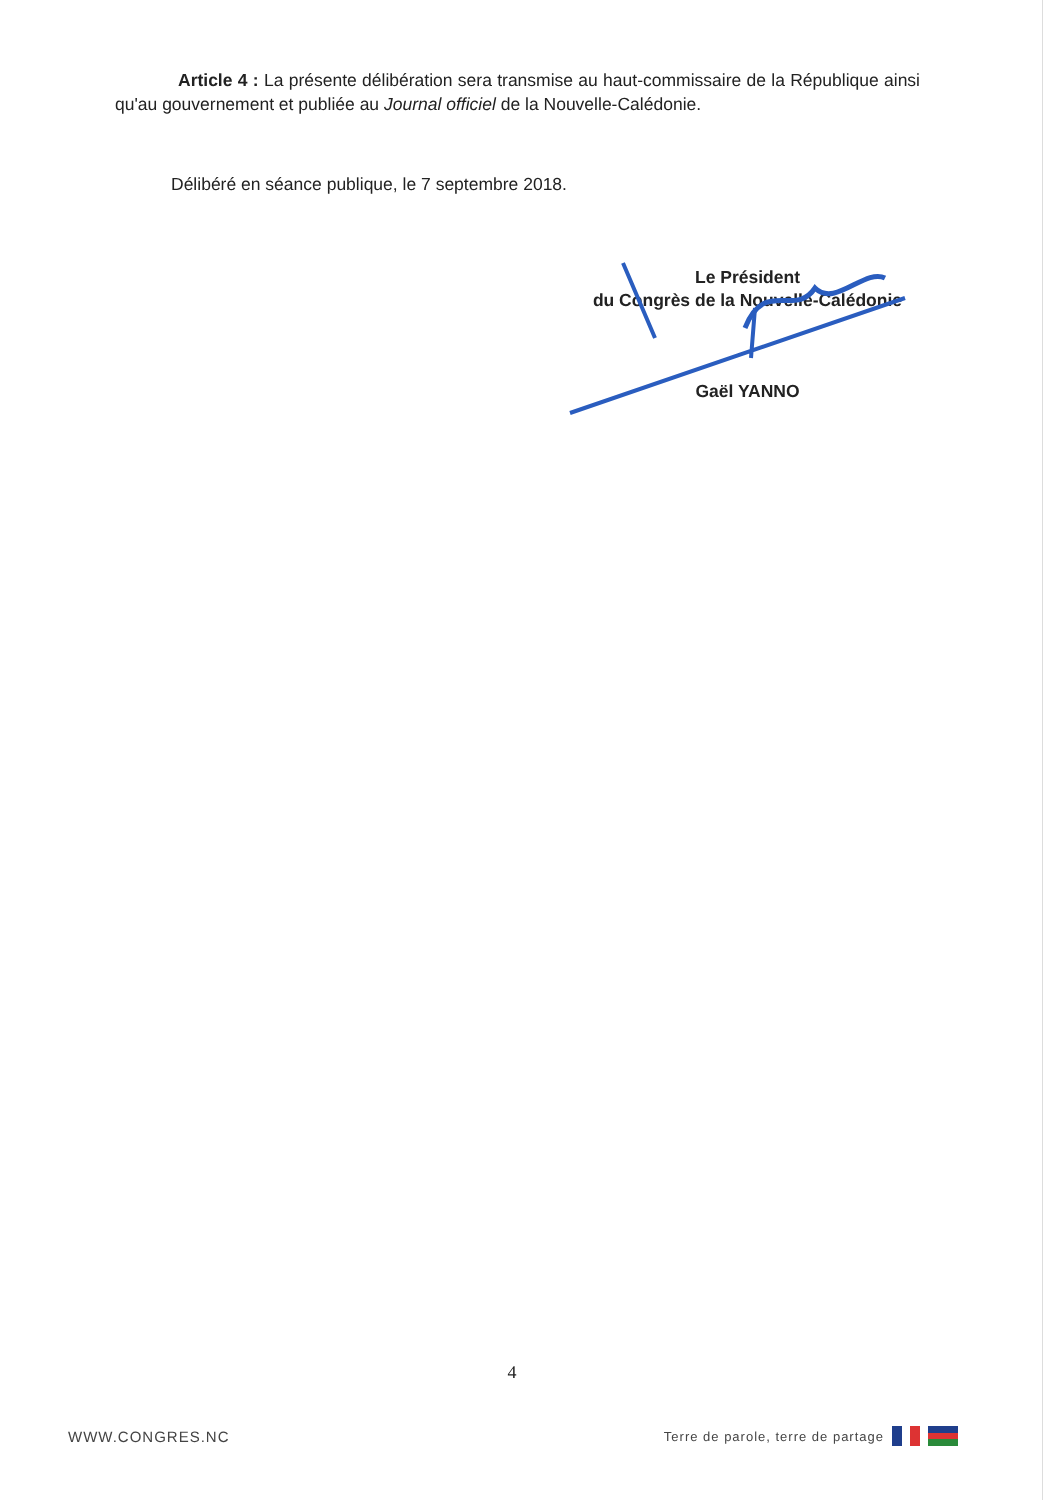Article 4 : La présente délibération sera transmise au haut-commissaire de la République ainsi qu'au gouvernement et publiée au Journal officiel de la Nouvelle-Calédonie.
Délibéré en séance publique, le 7 septembre 2018.
Le Président
du Congrès de la Nouvelle-Calédonie
Gaël YANNO
4
WWW.CONGRES.NC Terre de parole, terre de partage